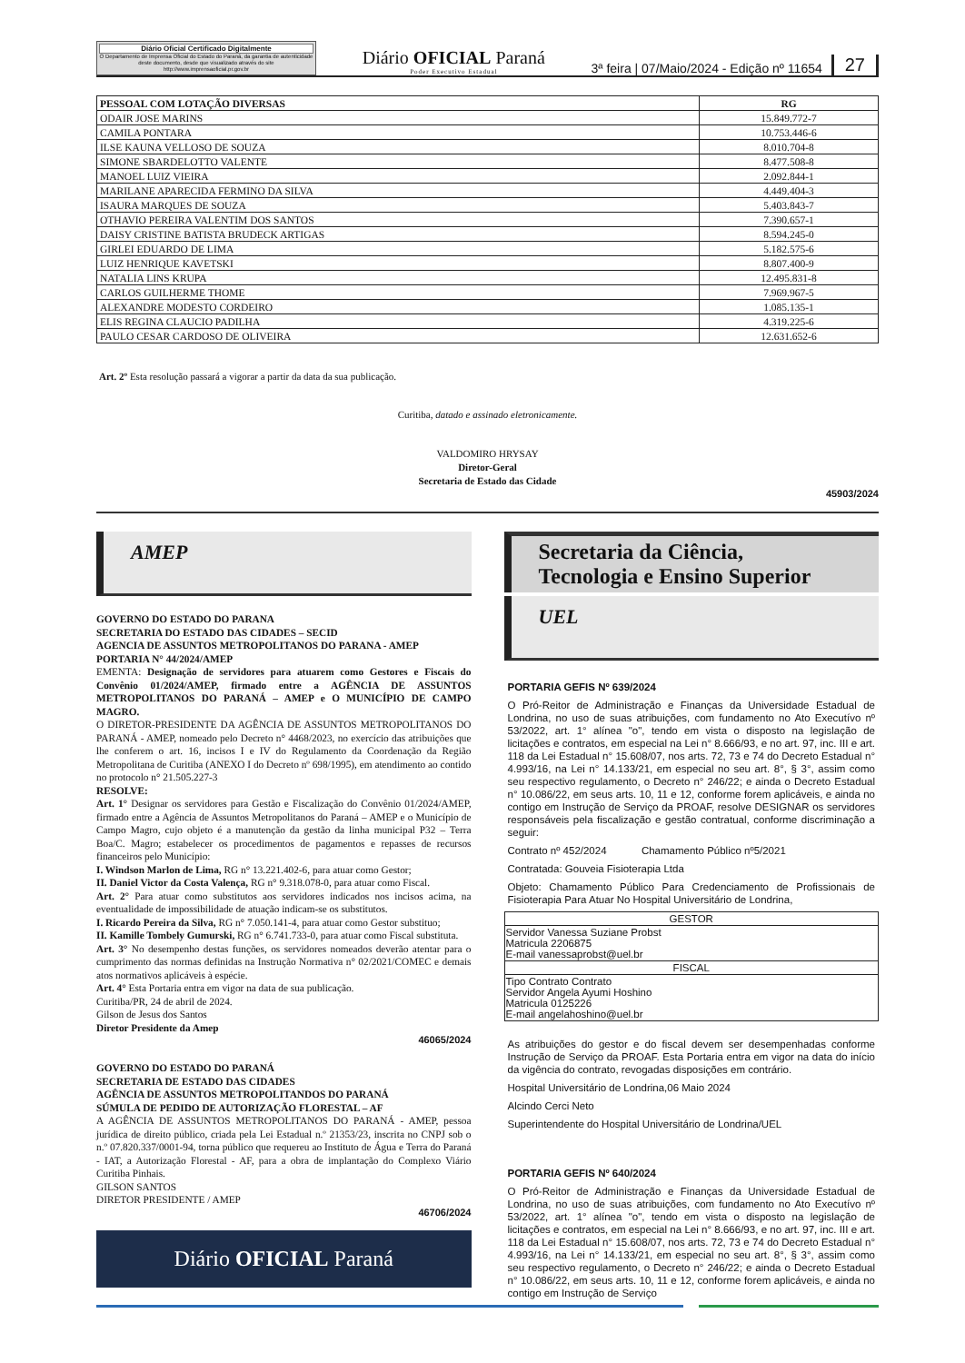Diário Oficial Certificado Digitalmente
O Departamento de Imprensa Oficial do Estado do Paraná, da garantia de autenticidade deste documento, desde que visualizado através do site http://www.imprensaoficial.pr.gov.br
Diário OFICIAL Paraná
Poder Executivo Estadual
3ª feira | 07/Maio/2024 - Edição nº 11654
27
| PESSOAL COM LOTAÇÃO DIVERSAS | RG |
| --- | --- |
| ODAIR JOSE MARINS | 15.849.772-7 |
| CAMILA PONTARA | 10.753.446-6 |
| ILSE KAUNA VELLOSO DE SOUZA | 8.010.704-8 |
| SIMONE SBARDELOTTO VALENTE | 8.477.508-8 |
| MANOEL LUIZ VIEIRA | 2.092.844-1 |
| MARILANE APARECIDA FERMINO DA SILVA | 4.449.404-3 |
| ISAURA MARQUES DE SOUZA | 5.403.843-7 |
| OTHAVIO PEREIRA VALENTIM DOS SANTOS | 7.390.657-1 |
| DAISY CRISTINE BATISTA BRUDECK ARTIGAS | 8.594.245-0 |
| GIRLEI EDUARDO DE LIMA | 5.182.575-6 |
| LUIZ HENRIQUE KAVETSKI | 8.807.400-9 |
| NATALIA LINS KRUPA | 12.495.831-8 |
| CARLOS GUILHERME THOME | 7.969.967-5 |
| ALEXANDRE MODESTO CORDEIRO | 1.085.135-1 |
| ELIS REGINA CLAUCIO PADILHA | 4.319.225-6 |
| PAULO CESAR CARDOSO DE OLIVEIRA | 12.631.652-6 |
Art. 2º Esta resolução passará a vigorar a partir da data da sua publicação.
Curitiba, datado e assinado eletronicamente.
VALDOMIRO HRYSAY
Diretor-Geral
Secretaria de Estado das Cidade
45903/2024
AMEP
GOVERNO DO ESTADO DO PARANA
SECRETARIA DO ESTADO DAS CIDADES – SECID
AGENCIA DE ASSUNTOS METROPOLITANOS DO PARANA - AMEP
PORTARIA N° 44/2024/AMEP
EMENTA: Designação de servidores para atuarem como Gestores e Fiscais do Convênio 01/2024/AMEP, firmado entre a AGÊNCIA DE ASSUNTOS METROPOLITANOS DO PARANÁ – AMEP e O MUNICÍPIO DE CAMPO MAGRO.
O DIRETOR-PRESIDENTE DA AGÊNCIA DE ASSUNTOS METROPOLITANOS DO PARANÁ - AMEP, nomeado pelo Decreto n° 4468/2023, no exercício das atribuições que lhe conferem o art. 16, incisos I e IV do Regulamento da Coordenação da Região Metropolitana de Curitiba (ANEXO I do Decreto nº 698/1995), em atendimento ao contido no protocolo n° 21.505.227-3
RESOLVE:
Art. 1° Designar os servidores para Gestão e Fiscalização do Convênio 01/2024/AMEP, firmado entre a Agência de Assuntos Metropolitanos do Paraná – AMEP e o Município de Campo Magro, cujo objeto é a manutenção da gestão da linha municipal P32 – Terra Boa/C. Magro; estabelecer os procedimentos de pagamentos e repasses de recursos financeiros pelo Município:
I. Windson Marlon de Lima, RG n° 13.221.402-6, para atuar como Gestor;
II. Daniel Victor da Costa Valença, RG n° 9.318.078-0, para atuar como Fiscal.
Art. 2° Para atuar como substitutos aos servidores indicados nos incisos acima, na eventualidade de impossibilidade de atuação indicam-se os substitutos.
I. Ricardo Pereira da Silva, RG n° 7.050.141-4, para atuar como Gestor substituo;
II. Kamille Tombely Gumurski, RG n° 6.741.733-0, para atuar como Fiscal substituta.
Art. 3° No desempenho destas funções, os servidores nomeados deverão atentar para o cumprimento das normas definidas na Instrução Normativa n° 02/2021/COMEC e demais atos normativos aplicáveis à espécie.
Art. 4° Esta Portaria entra em vigor na data de sua publicação.
Curitiba/PR, 24 de abril de 2024.
Gilson de Jesus dos Santos
Diretor Presidente da Amep
46065/2024
GOVERNO DO ESTADO DO PARANÁ
SECRETARIA DE ESTADO DAS CIDADES
AGÊNCIA DE ASSUNTOS METROPOLITANDOS DO PARANÁ
SÚMULA DE PEDIDO DE AUTORIZAÇÃO FLORESTAL – AF
A AGÊNCIA DE ASSUNTOS METROPOLITANOS DO PARANÁ - AMEP, pessoa jurídica de direito público, criada pela Lei Estadual n.º 21353/23, inscrita no CNPJ sob o n.º 07.820.337/0001-94, torna público que requereu ao Instituto de Água e Terra do Paraná - IAT, a Autorização Florestal - AF, para a obra de implantação do Complexo Viário Curitiba Pinhais.
GILSON SANTOS
DIRETOR PRESIDENTE / AMEP
46706/2024
Diário OFICIAL Paraná
Secretaria da Ciência,
Tecnologia e Ensino Superior
UEL
PORTARIA GEFIS Nº 639/2024
O Pró-Reitor de Administração e Finanças da Universidade Estadual de Londrina, no uso de suas atribuições, com fundamento no Ato Executívo nº 53/2022, art. 1° alínea "o", tendo em vista o disposto na legislação de licitações e contratos, em especial na Lei n° 8.666/93, e no art. 97, inc. III e art. 118 da Lei Estadual n° 15.608/07, nos arts. 72, 73 e 74 do Decreto Estadual n° 4.993/16, na Lei n° 14.133/21, em especial no seu art. 8°, § 3°, assim como seu respectivo regulamento, o Decreto n° 246/22; e ainda o Decreto Estadual n° 10.086/22, em seus arts. 10, 11 e 12, conforme forem aplicáveis, e ainda no contigo em Instrução de Serviço da PROAF, resolve DESIGNAR os servidores responsáveis pela fiscalização e gestão contratual, conforme discriminação a seguir:
Contrato nº 452/2024 Chamamento Público nº5/2021
Contratada: Gouveia Fisioterapia Ltda
Objeto: Chamamento Público Para Credenciamento de Profissionais de Fisioterapia Para Atuar No Hospital Universitário de Londrina,
| GESTOR |
| Servidor Vanessa Suziane Probst Matricula 2206875 E-mail vanessaprobst@uel.br |
| FISCAL |
| Tipo Contrato Contrato Servidor Angela Ayumi Hoshino Matricula 0125226 E-mail angelahoshino@uel.br |
As atribuições do gestor e do fiscal devem ser desempenhadas conforme Instrução de Serviço da PROAF. Esta Portaria entra em vigor na data do início da vigência do contrato, revogadas disposições em contrário.
Hospital Universitário de Londrina,06 Maio 2024
Alcindo Cerci Neto
Superintendente do Hospital Universitário de Londrina/UEL
PORTARIA GEFIS Nº 640/2024
O Pró-Reitor de Administração e Finanças da Universidade Estadual de Londrina, no uso de suas atribuições, com fundamento no Ato Executívo nº 53/2022, art. 1° alínea "o", tendo em vista o disposto na legislação de licitações e contratos, em especial na Lei n° 8.666/93, e no art. 97, inc. III e art. 118 da Lei Estadual n° 15.608/07, nos arts. 72, 73 e 74 do Decreto Estadual n° 4.993/16, na Lei n° 14.133/21, em especial no seu art. 8°, § 3°, assim como seu respectivo regulamento, o Decreto n° 246/22; e ainda o Decreto Estadual n° 10.086/22, em seus arts. 10, 11 e 12, conforme forem aplicáveis, e ainda no contigo em Instrução de Serviço